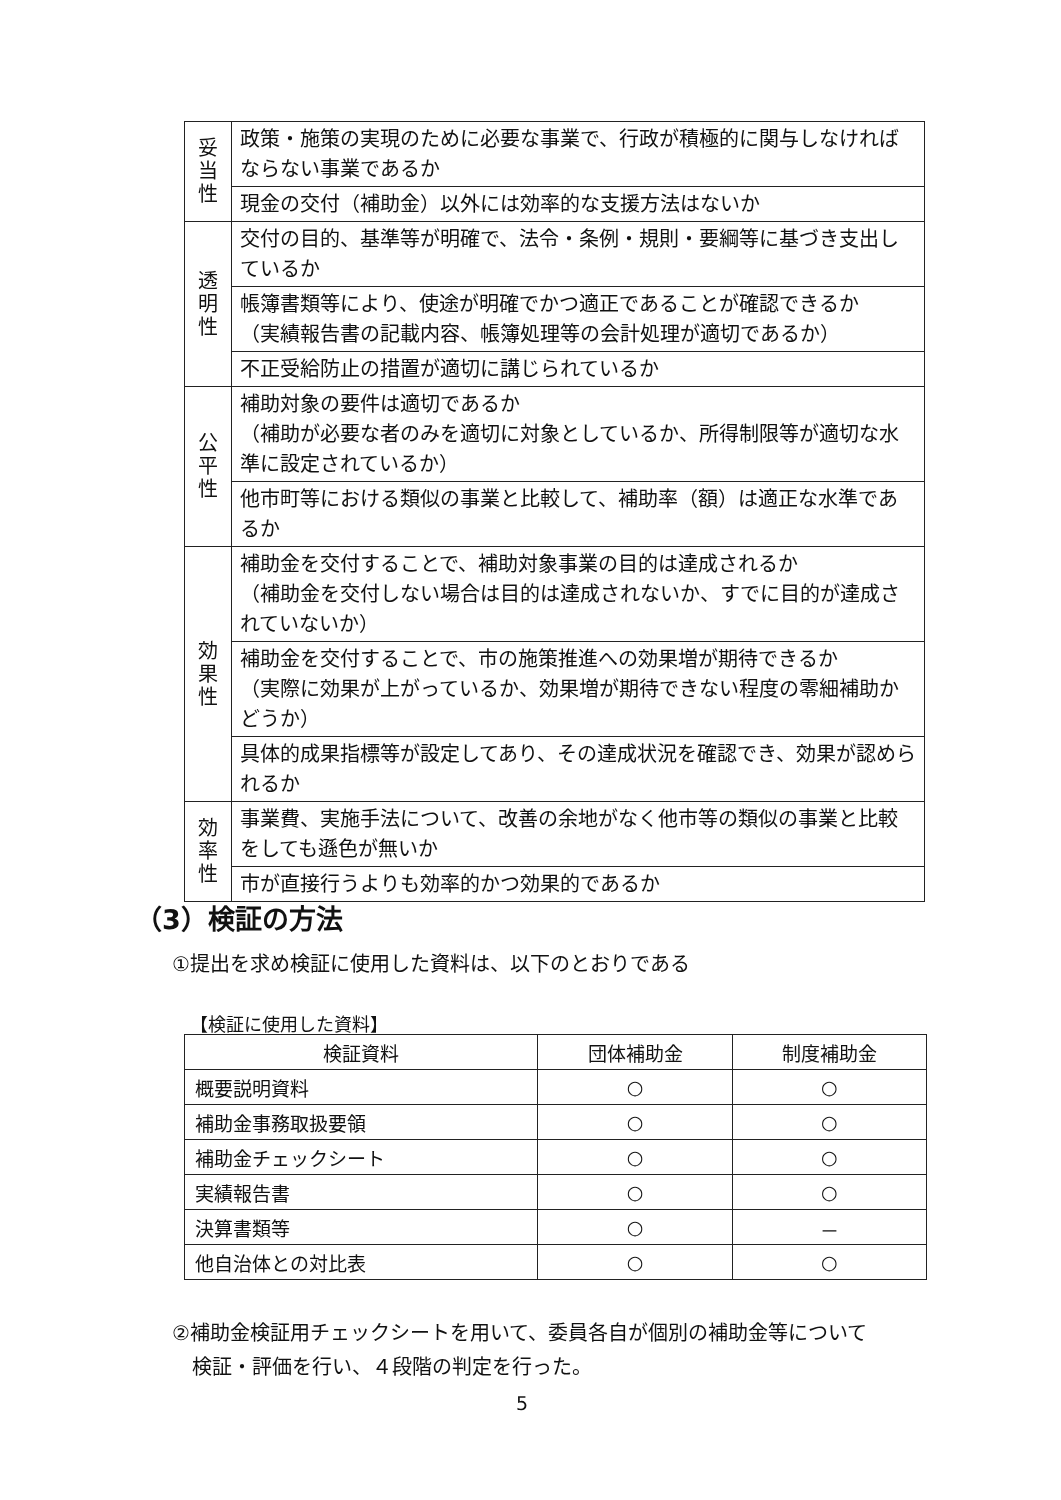| 妥 当 性 | 政策・施策の実現のために必要な事業で、行政が積極的に関与しなければならない事業であるか |
| | 現金の交付（補助金）以外には効率的な支援方法はないか |
| 透 明 性 | 交付の目的、基準等が明確で、法令・条例・規則・要綱等に基づき支出しているか |
| | 帳簿書類等により、使途が明確でかつ適正であることが確認できるか （実績報告書の記載内容、帳簿処理等の会計処理が適切であるか） |
| | 不正受給防止の措置が適切に講じられているか |
| 公 平 性 | 補助対象の要件は適切であるか （補助が必要な者のみを適切に対象としているか、所得制限等が適切な水準に設定されているか） |
| | 他市町等における類似の事業と比較して、補助率（額）は適正な水準であるか |
| 効 果 性 | 補助金を交付することで、補助対象事業の目的は達成されるか （補助金を交付しない場合は目的は達成されないか、すでに目的が達成されていないか） |
| | 補助金を交付することで、市の施策推進への効果増が期待できるか （実際に効果が上がっているか、効果増が期待できない程度の零細補助かどうか） |
| | 具体的成果指標等が設定してあり、その達成状況を確認でき、効果が認められるか |
| 効 率 性 | 事業費、実施手法について、改善の余地がなく他市等の類似の事業と比較をしても遜色が無いか |
| | 市が直接行うよりも効率的かつ効果的であるか |
（3）検証の方法
①提出を求め検証に使用した資料は、以下のとおりである
【検証に使用した資料】
| 検証資料 | 団体補助金 | 制度補助金 |
| --- | --- | --- |
| 概要説明資料 | ○ | ○ |
| 補助金事務取扱要領 | ○ | ○ |
| 補助金チェックシート | ○ | ○ |
| 実績報告書 | ○ | ○ |
| 決算書類等 | ○ | － |
| 他自治体との対比表 | ○ | ○ |
②補助金検証用チェックシートを用いて、委員各自が個別の補助金等について
　検証・評価を行い、４段階の判定を行った。
5